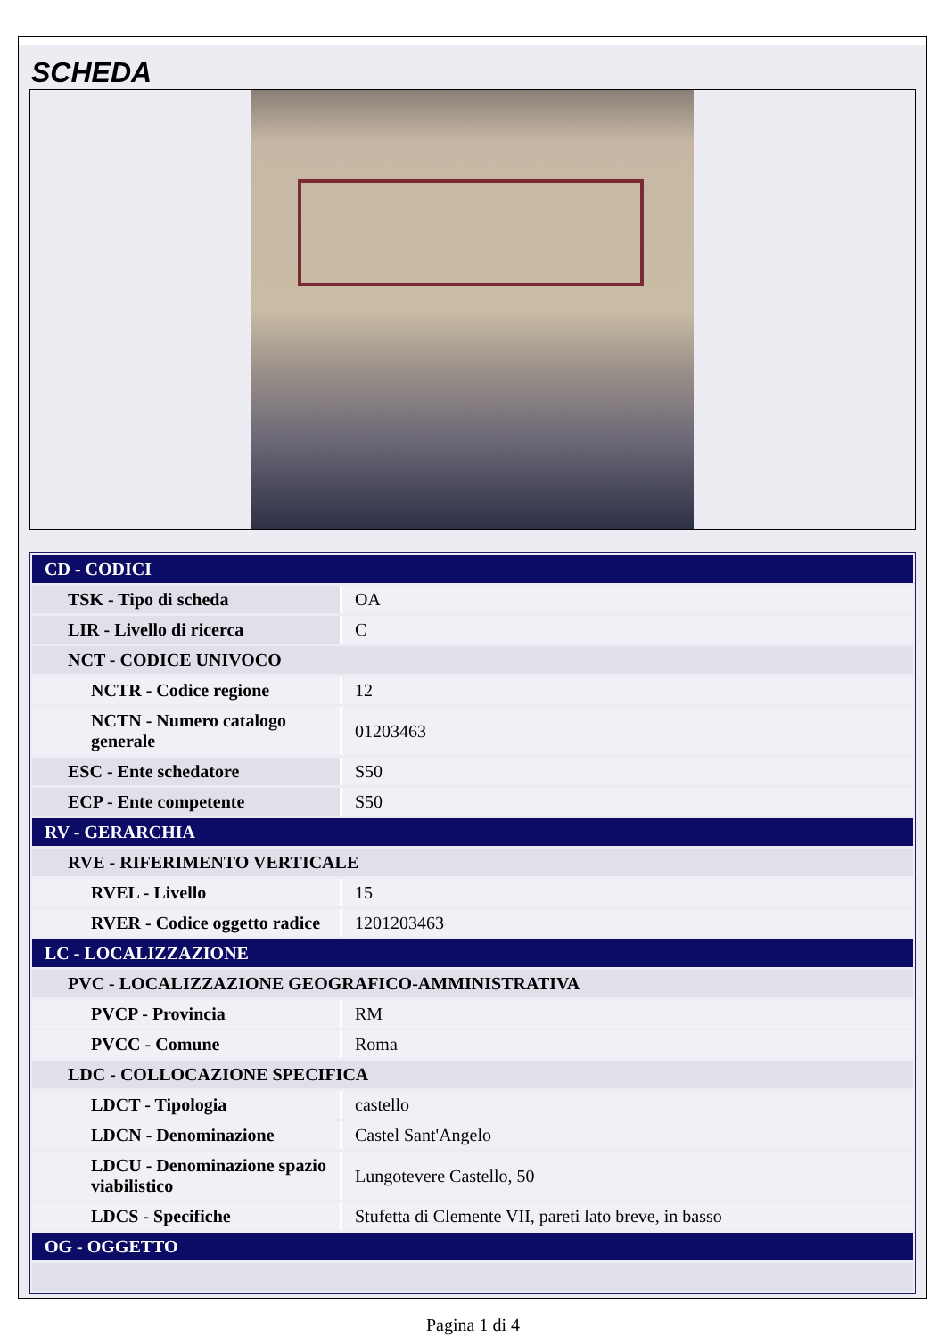SCHEDA
| CD - CODICI | |
| TSK - Tipo di scheda | OA |
| LIR - Livello di ricerca | C |
| NCT - CODICE UNIVOCO | |
| NCTR - Codice regione | 12 |
| NCTN - Numero catalogo generale | 01203463 |
| ESC - Ente schedatore | S50 |
| ECP - Ente competente | S50 |
| RV - GERARCHIA | |
| RVE - RIFERIMENTO VERTICALE | |
| RVEL - Livello | 15 |
| RVER - Codice oggetto radice | 1201203463 |
| LC - LOCALIZZAZIONE | |
| PVC - LOCALIZZAZIONE GEOGRAFICO-AMMINISTRATIVA | |
| PVCP - Provincia | RM |
| PVCC - Comune | Roma |
| LDC - COLLOCAZIONE SPECIFICA | |
| LDCT - Tipologia | castello |
| LDCN - Denominazione | Castel Sant'Angelo |
| LDCU - Denominazione spazio viabilistico | Lungotevere Castello, 50 |
| LDCS - Specifiche | Stufetta di Clemente VII, pareti lato breve, in basso |
| OG - OGGETTO | |
Pagina 1 di 4